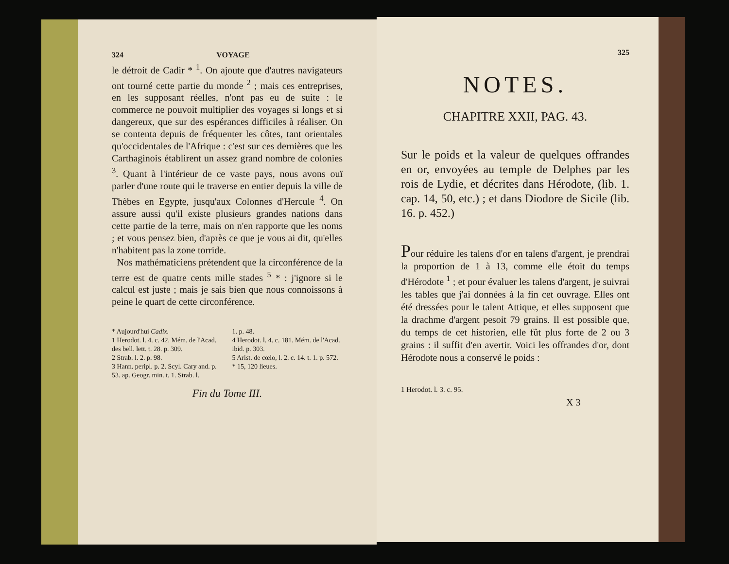324 VOYAGE
le détroit de Cadir * <sup>1</sup>. On ajoute que d'autres navigateurs ont tourné cette partie du monde <sup>2</sup> ; mais ces entreprises, en les supposant réelles, n'ont pas eu de suite : le commerce ne pouvoit multiplier des voyages si longs et si dangereux, que sur des espérances difficiles à réaliser. On se contenta depuis de fréquenter les côtes, tant orientales qu'occidentales de l'Afrique : c'est sur ces dernières que les Carthaginois établirent un assez grand nombre de colonies <sup>3</sup>. Quant à l'intérieur de ce vaste pays, nous avons ouï parler d'une route qui le traverse en entier depuis la ville de Thèbes en Egypte, jusqu'aux Colonnes d'Hercule <sup>4</sup>. On assure aussi qu'il existe plusieurs grandes nations dans cette partie de la terre, mais on n'en rapporte que les noms ; et vous pensez bien, d'après ce que je vous ai dit, qu'elles n'habitent pas la zone torride.
Nos mathématiciens prétendent que la circonférence de la terre est de quatre cents mille stades <sup>5</sup> * : j'ignore si le calcul est juste ; mais je sais bien que nous connoissons à peine le quart de cette circonférence.
* Aujourd'hui Cadix.
1 Herodot. l. 4. c. 42. Mém. de l'Acad. des bell. lett. t. 28. p. 309.
2 Strab. l. 2. p. 98.
3 Hann. peripl. p. 2. Scyl. Cary and. p. 53. ap. Geogr. min. t. 1. Strab. l.
1. p. 48.
4 Herodot. l. 4. c. 181. Mém. de l'Acad. ibid. p. 303.
5 Arist. de cœlo, l. 2. c. 14. t. 1. p. 572.
* 15, 120 lieues.
Fin du Tome III.
325
NOTES.
CHAPITRE XXII, PAG. 43.
Sur le poids et la valeur de quelques offrandes en or, envoyées au temple de Delphes par les rois de Lydie, et décrites dans Hérodote, (lib. 1. cap. 14, 50, etc.) ; et dans Diodore de Sicile (lib. 16. p. 452.)
Pour réduire les talens d'or en talens d'argent, je prendrai la proportion de 1 à 13, comme elle étoit du temps d'Hérodote <sup>1</sup> ; et pour évaluer les talens d'argent, je suivrai les tables que j'ai données à la fin cet ouvrage. Elles ont été dressées pour le talent Attique, et elles supposent que la drachme d'argent pesoit 79 grains. Il est possible que, du temps de cet historien, elle fût plus forte de 2 ou 3 grains : il suffit d'en avertir. Voici les offrandes d'or, dont Hérodote nous a conservé le poids :
1 Herodot. l. 3. c. 95.
X 3